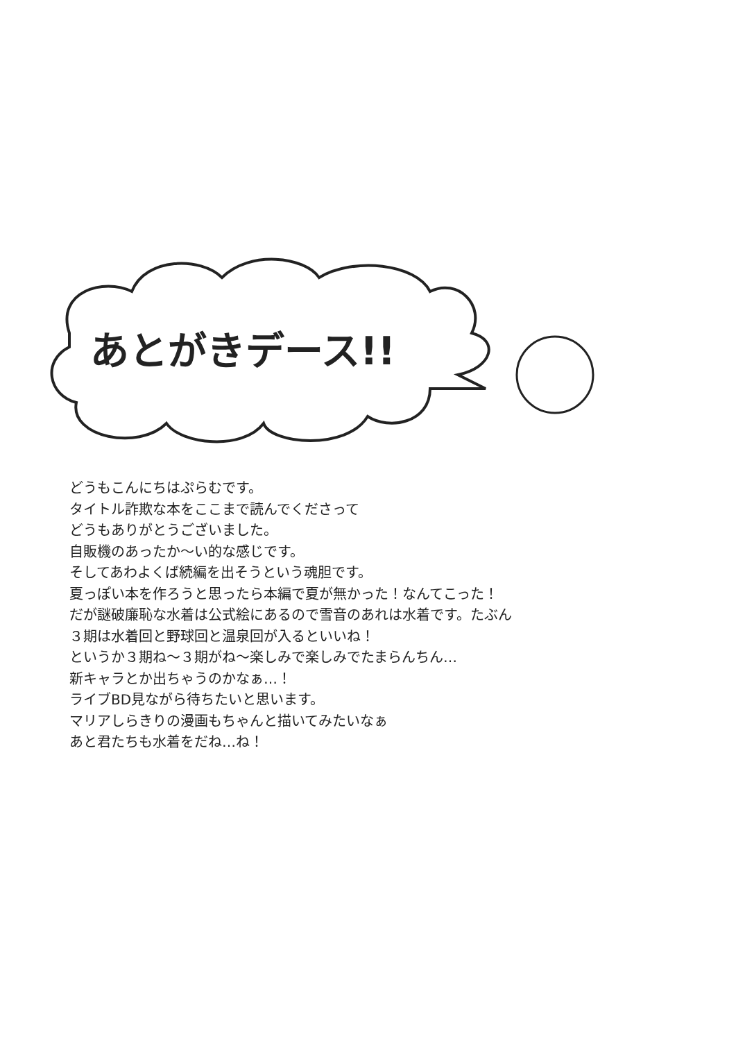あとがきデース!!
どうもこんにちはぷらむです。
タイトル詐欺な本をここまで読んでくださって
どうもありがとうございました。
自販機のあったか～い的な感じです。
そしてあわよくば続編を出そうという魂胆です。
夏っぽい本を作ろうと思ったら本編で夏が無かった！なんてこった！
だが謎破廉恥な水着は公式絵にあるので雪音のあれは水着です。たぶん
３期は水着回と野球回と温泉回が入るといいね！
というか３期ね～３期がね～楽しみで楽しみでたまらんちん…
新キャラとか出ちゃうのかなぁ…！
ライブBD見ながら待ちたいと思います。
マリアしらきりの漫画もちゃんと描いてみたいなぁ
あと君たちも水着をだね…ね！